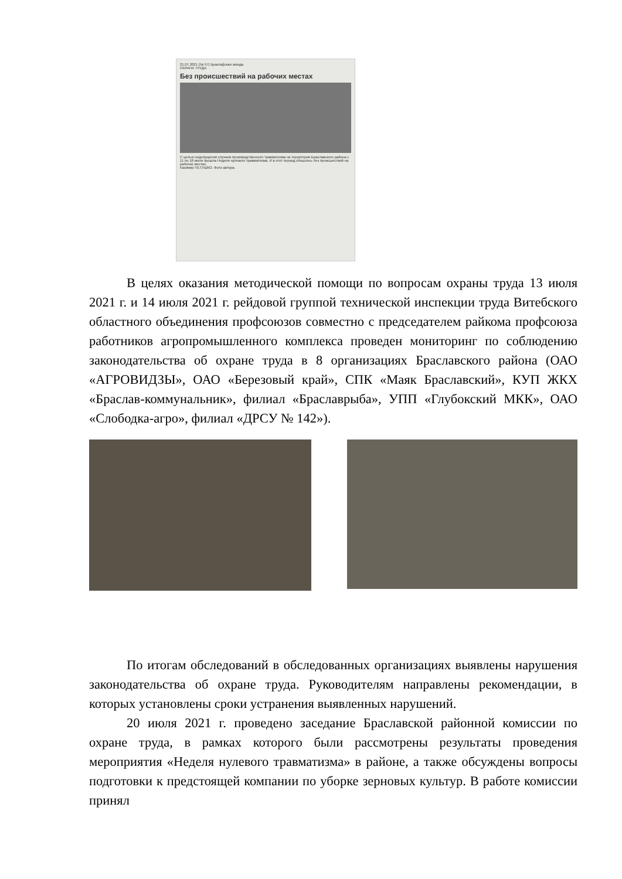21.07.2021 (№ 57) Браслаўская звязда
ОХРАНА ТРУДА
Без происшествий на рабочих местах
С целью недопущения случаев производственного травматизма на территории Браславского района с 11 по 18 июля прошла Неделя нулевого травматизма. И в этот период обошлось без происшествий на рабочих местах.
Казимир ПЕТУШКО. Фото автора.
В целях оказания методической помощи по вопросам охраны труда 13 июля 2021 г. и 14 июля 2021 г. рейдовой группой технической инспекции труда Витебского областного объединения профсоюзов совместно с председателем райкома профсоюза работников агропромышленного комплекса проведен мониторинг по соблюдению законодательства об охране труда в 8 организациях Браславского района (ОАО «АГРОВИДЗЫ», ОАО «Березовый край», СПК «Маяк Браславский», КУП ЖКХ «Браслав-коммунальник», филиал «Браславрыба», УПП «Глубокский МКК», ОАО «Слободка-агро», филиал «ДРСУ № 142»).
По итогам обследований в обследованных организациях выявлены нарушения законодательства об охране труда. Руководителям направлены рекомендации, в которых установлены сроки устранения выявленных нарушений.
20 июля 2021 г. проведено заседание Браславской районной комиссии по охране труда, в рамках которого были рассмотрены результаты проведения мероприятия «Неделя нулевого травматизма» в районе, а также обсуждены вопросы подготовки к предстоящей компании по уборке зерновых культур. В работе комиссии принял